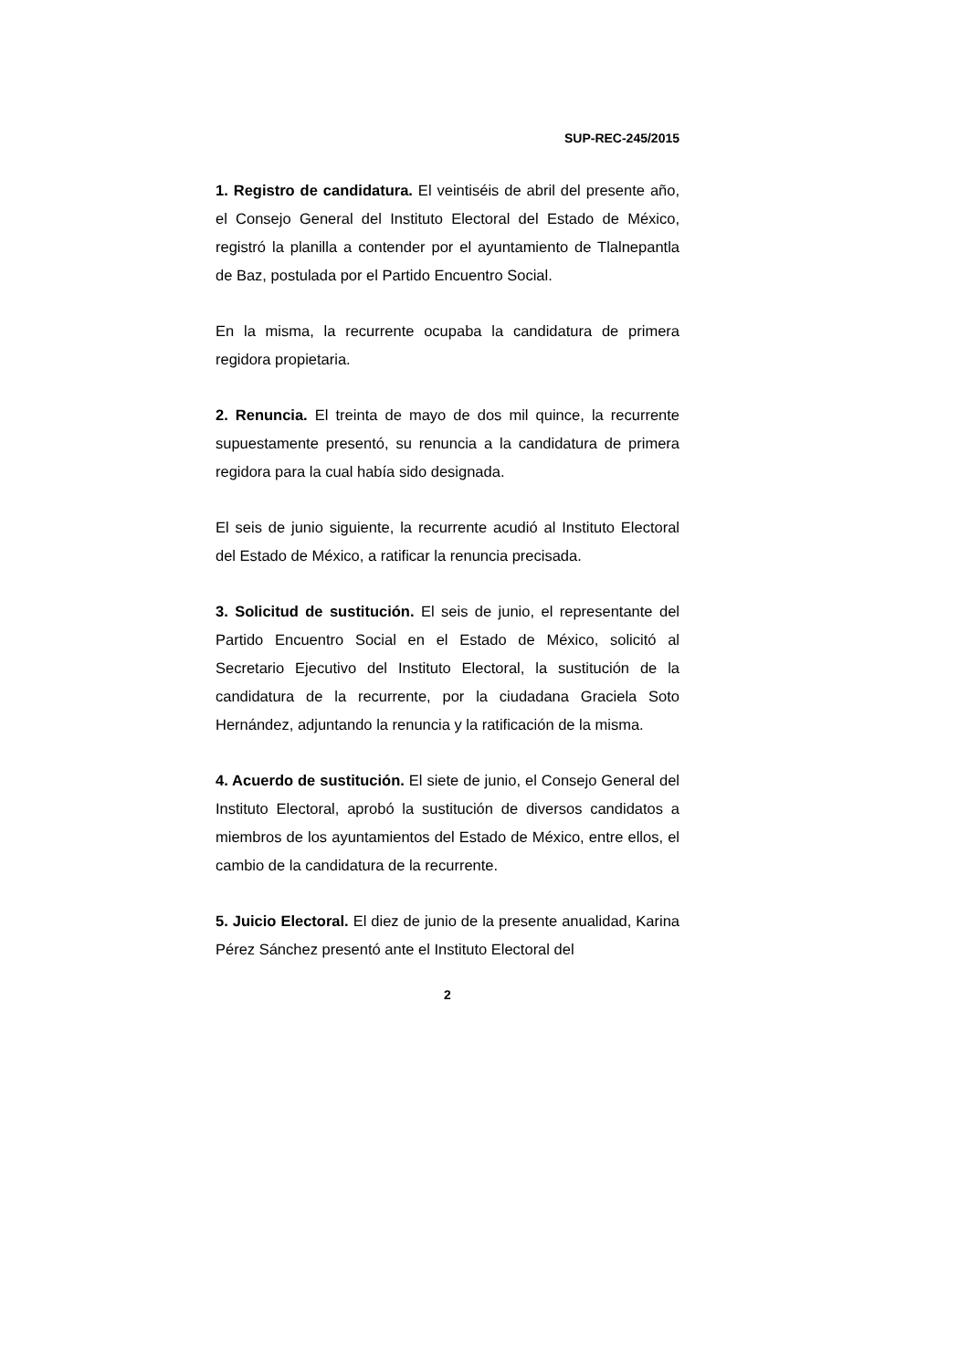SUP-REC-245/2015
1. Registro de candidatura. El veintiséis de abril del presente año, el Consejo General del Instituto Electoral del Estado de México, registró la planilla a contender por el ayuntamiento de Tlalnepantla de Baz, postulada por el Partido Encuentro Social.
En la misma, la recurrente ocupaba la candidatura de primera regidora propietaria.
2. Renuncia. El treinta de mayo de dos mil quince, la recurrente supuestamente presentó, su renuncia a la candidatura de primera regidora para la cual había sido designada.
El seis de junio siguiente, la recurrente acudió al Instituto Electoral del Estado de México, a ratificar la renuncia precisada.
3. Solicitud de sustitución. El seis de junio, el representante del Partido Encuentro Social en el Estado de México, solicitó al Secretario Ejecutivo del Instituto Electoral, la sustitución de la candidatura de la recurrente, por la ciudadana Graciela Soto Hernández, adjuntando la renuncia y la ratificación de la misma.
4. Acuerdo de sustitución. El siete de junio, el Consejo General del Instituto Electoral, aprobó la sustitución de diversos candidatos a miembros de los ayuntamientos del Estado de México, entre ellos, el cambio de la candidatura de la recurrente.
5. Juicio Electoral. El diez de junio de la presente anualidad, Karina Pérez Sánchez presentó ante el Instituto Electoral del
2